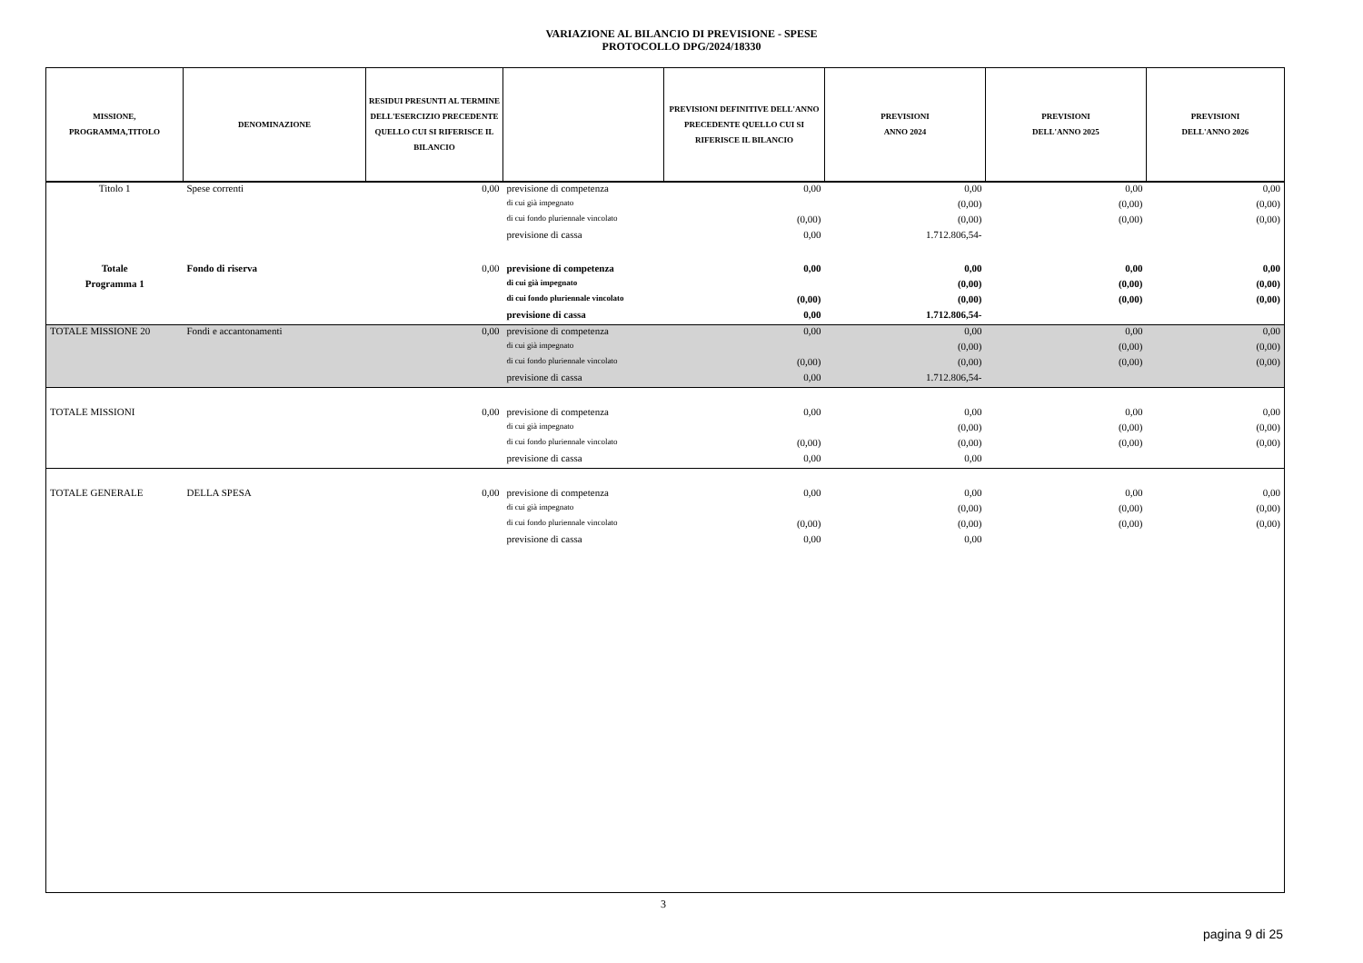VARIAZIONE AL BILANCIO DI PREVISIONE - SPESE
PROTOCOLLO DPG/2024/18330
| MISSIONE, PROGRAMMA,TITOLO | DENOMINAZIONE | RESIDUI PRESUNTI AL TERMINE DELL'ESERCIZIO PRECEDENTE QUELLO CUI SI RIFERISCE IL BILANCIO | | PREVISIONI DEFINITIVE DELL'ANNO PRECEDENTE QUELLO CUI SI RIFERISCE IL BILANCIO | PREVISIONI ANNO 2024 | PREVISIONI DELL'ANNO 2025 | PREVISIONI DELL'ANNO 2026 |
| --- | --- | --- | --- | --- | --- | --- | --- |
| Titolo 1 | Spese correnti | 0,00 | previsione di competenza | 0,00 | 0,00 | 0,00 | 0,00 |
| | | | di cui già impegnato | | (0,00) | (0,00) | (0,00) |
| | | | di cui fondo pluriennale vincolato | (0,00) | (0,00) | (0,00) | (0,00) |
| | | | previsione di cassa | 0,00 | 1.712.806,54- | | |
| Totale | Fondo di riserva | 0,00 | previsione di competenza | 0,00 | 0,00 | 0,00 | 0,00 |
| Programma 1 | | | di cui già impegnato | | (0,00) | (0,00) | (0,00) |
| | | | di cui fondo pluriennale vincolato | (0,00) | (0,00) | (0,00) | (0,00) |
| | | | previsione di cassa | 0,00 | 1.712.806,54- | | |
| TOTALE MISSIONE 20 | Fondi e accantonamenti | 0,00 | previsione di competenza | 0,00 | 0,00 | 0,00 | 0,00 |
| | | | di cui già impegnato | | (0,00) | (0,00) | (0,00) |
| | | | di cui fondo pluriennale vincolato | (0,00) | (0,00) | (0,00) | (0,00) |
| | | | previsione di cassa | 0,00 | 1.712.806,54- | | |
| TOTALE MISSIONI | | 0,00 | previsione di competenza | 0,00 | 0,00 | 0,00 | 0,00 |
| | | | di cui già impegnato | | (0,00) | (0,00) | (0,00) |
| | | | di cui fondo pluriennale vincolato | (0,00) | (0,00) | (0,00) | (0,00) |
| | | | previsione di cassa | 0,00 | 0,00 | | |
| TOTALE GENERALE | DELLA SPESA | 0,00 | previsione di competenza | 0,00 | 0,00 | 0,00 | 0,00 |
| | | | di cui già impegnato | | (0,00) | (0,00) | (0,00) |
| | | | di cui fondo pluriennale vincolato | (0,00) | (0,00) | (0,00) | (0,00) |
| | | | previsione di cassa | 0,00 | 0,00 | | |
3
pagina 9 di 25